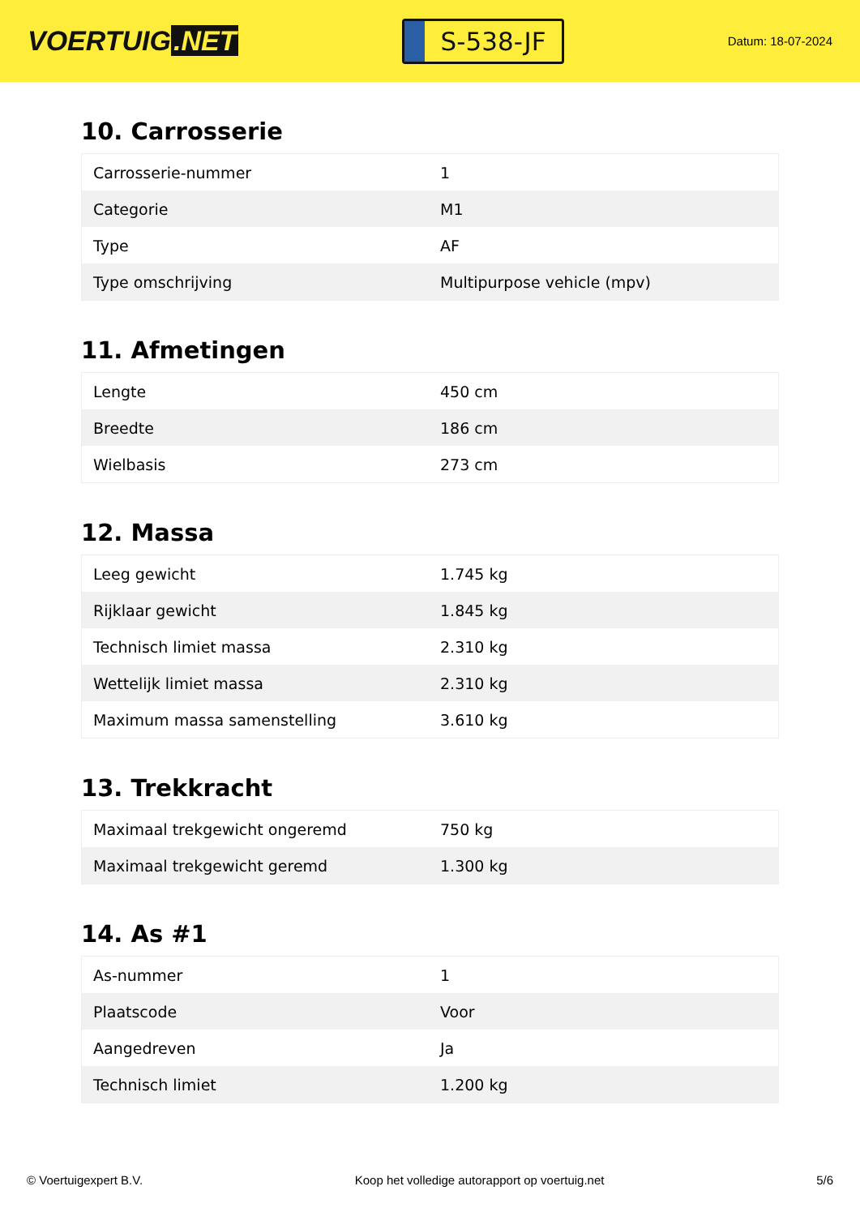VOERTUIG.NET
S-538-JF
Datum: 18-07-2024
10. Carrosserie
| Carrosserie-nummer | 1 |
| Categorie | M1 |
| Type | AF |
| Type omschrijving | Multipurpose vehicle (mpv) |
11. Afmetingen
| Lengte | 450 cm |
| Breedte | 186 cm |
| Wielbasis | 273 cm |
12. Massa
| Leeg gewicht | 1.745 kg |
| Rijklaar gewicht | 1.845 kg |
| Technisch limiet massa | 2.310 kg |
| Wettelijk limiet massa | 2.310 kg |
| Maximum massa samenstelling | 3.610 kg |
13. Trekkracht
| Maximaal trekgewicht ongeremd | 750 kg |
| Maximaal trekgewicht geremd | 1.300 kg |
14. As #1
| As-nummer | 1 |
| Plaatscode | Voor |
| Aangedreven | Ja |
| Technisch limiet | 1.200 kg |
© Voertuigexpert B.V. Koop het volledige autorapport op voertuig.net 5/6